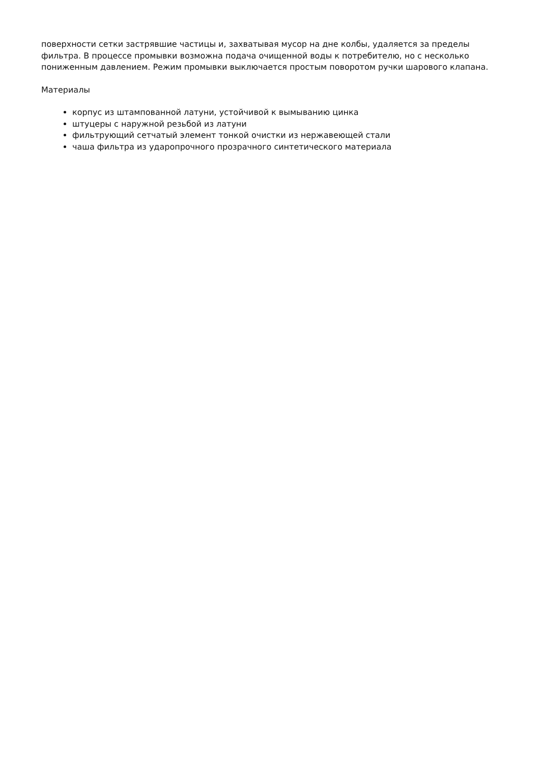поверхности сетки застрявшие частицы и, захватывая мусор на дне колбы, удаляется за пределы фильтра. В процессе промывки возможна подача очищенной воды к потребителю, но с несколько пониженным давлением. Режим промывки выключается простым поворотом ручки шарового клапана.
Материалы
корпус из штампованной латуни, устойчивой к вымыванию цинка
штуцеры с наружной резьбой из латуни
фильтрующий сетчатый элемент тонкой очистки из нержавеющей стали
чаша фильтра из ударопрочного прозрачного синтетического материала